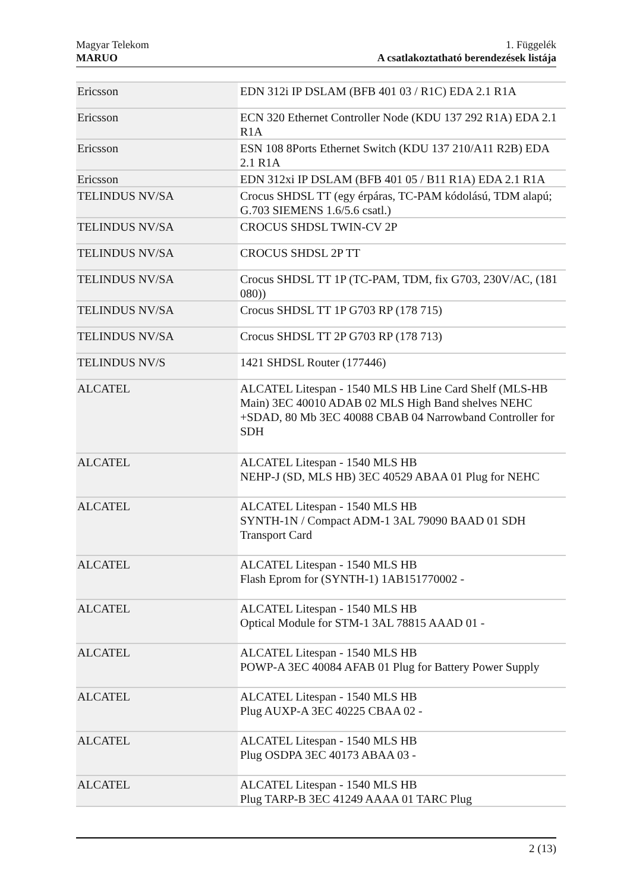Magyar Telekom
MARUO
1. Függelék
A csatlakoztatható berendezések listája
| Ericsson | EDN 312i IP DSLAM (BFB 401 03 / R1C) EDA 2.1 R1A |
| Ericsson | ECN 320 Ethernet Controller Node (KDU 137 292 R1A) EDA 2.1 R1A |
| Ericsson | ESN 108 8Ports Ethernet Switch (KDU 137 210/A11 R2B) EDA 2.1 R1A |
| Ericsson | EDN 312xi IP DSLAM (BFB 401 05 / B11 R1A) EDA 2.1 R1A |
| TELINDUS NV/SA | Crocus SHDSL TT (egy érpáras, TC-PAM kódolású, TDM alapú; G.703 SIEMENS 1.6/5.6 csatl.) |
| TELINDUS NV/SA | CROCUS SHDSL TWIN-CV 2P |
| TELINDUS NV/SA | CROCUS SHDSL 2P TT |
| TELINDUS NV/SA | Crocus SHDSL TT 1P (TC-PAM, TDM, fix G703, 230V/AC, (181 080)) |
| TELINDUS NV/SA | Crocus SHDSL TT 1P G703 RP (178 715) |
| TELINDUS NV/SA | Crocus SHDSL TT 2P G703 RP (178 713) |
| TELINDUS NV/S | 1421 SHDSL Router (177446) |
| ALCATEL | ALCATEL Litespan - 1540 MLS HB Line Card Shelf (MLS-HB Main) 3EC 40010 ADAB 02 MLS High Band shelves NEHC +SDAD, 80 Mb 3EC 40088 CBAB 04 Narrowband Controller for SDH |
| ALCATEL | ALCATEL Litespan - 1540 MLS HB NEHP-J (SD, MLS HB) 3EC 40529 ABAA 01 Plug for NEHC |
| ALCATEL | ALCATEL Litespan - 1540 MLS HB SYNTH-1N / Compact ADM-1 3AL 79090 BAAD 01 SDH Transport Card |
| ALCATEL | ALCATEL Litespan - 1540 MLS HB Flash Eprom for (SYNTH-1) 1AB151770002 - |
| ALCATEL | ALCATEL Litespan - 1540 MLS HB Optical Module for STM-1 3AL 78815 AAAD 01 - |
| ALCATEL | ALCATEL Litespan - 1540 MLS HB POWP-A 3EC 40084 AFAB 01 Plug for Battery Power Supply |
| ALCATEL | ALCATEL Litespan - 1540 MLS HB Plug AUXP-A 3EC 40225 CBAA 02 - |
| ALCATEL | ALCATEL Litespan - 1540 MLS HB Plug OSDPA 3EC 40173 ABAA 03 - |
| ALCATEL | ALCATEL Litespan - 1540 MLS HB Plug TARP-B 3EC 41249 AAAA 01 TARC Plug |
2 (13)